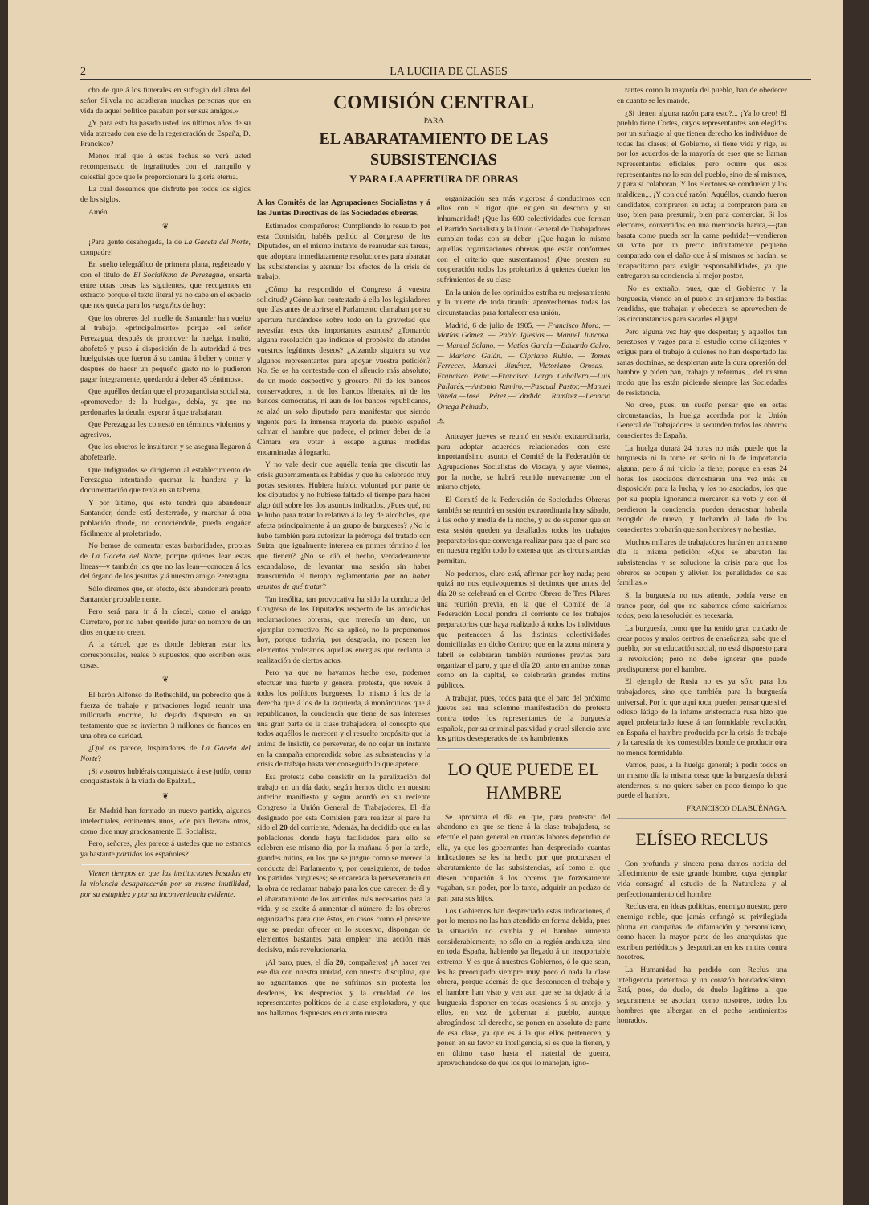2 LA LUCHA DE CLASES
cho de que á los funerales en sufragio del alma del señor Silvela no acudieran muchas personas que en vida de aquel político pasaban por ser sus amigos.»
¿Y para esto ha pasado usted los últimos años de su vida atareado con eso de la regeneración de España, D. Francisco?
Menos mal que á estas fechas se verá usted recompensado de ingratitudes con el tranquilo y celestial goce que le proporcionará la gloria eterna.
La cual deseamos que disfrute por todos los siglos de los siglos.
Amén.
❦
¡Para gente desahogada, la de La Gaceta del Norte, compadre!
En suelto telegráfico de primera plana, regleteado y con el título de El Socialismo de Perezagua, ensarta entre otras cosas las siguientes, que recogemos en extracto porque el texto literal ya no cabe en el espacio que nos queda para los rasguños de hoy:
Que los obreros del muelle de Santander han vuelto al trabajo, «principalmente» porque «el señor Perezagua, después de promover la huelga, insultó, abofeteó y puso á disposición de la autoridad á tres huelguistas que fueron á su cantina á beber y comer y después de hacer un pequeño gasto no lo pudieron pagar íntegramente, quedando á deber 45 céntimos».
Que aquéllos decían que el propagandista socialista, «promovedor de la huelga», debía, ya que no perdonarles la deuda, esperar á que trabajaran.
Que Perezagua les contestó en términos violentos y agresivos.
Que los obreros le insultaron y se asegura llegaron á abofetearle.
Que indignados se dirigieron al establecimiento de Perezagua intentando quemar la bandera y la documentación que tenía en su taberna.
Y por último, que éste tendrá que abandonar Santander, donde está desterrado, y marchar á otra población donde, no conociéndole, pueda engañar fácilmente al proletariado.
No hemos de comentar estas barbaridades, propias de La Gaceta del Norte, porque quienes lean estas líneas—y también los que no las lean—conocen á los del órgano de los jesuitas y á nuestro amigo Perezagua.
Sólo diremos que, en efecto, éste abandonará pronto Santander probablemente.
Pero será para ir á la cárcel, como el amigo Carretero, por no haber querido jurar en nombre de un dios en que no creen.
A la cárcel, que es donde debieran estar los corresponsales, reales ó supuestos, que escriben esas cosas.
❦
El barón Alfonso de Rothschild, un pobrecito que á fuerza de trabajo y privaciones logró reunir una millonada enorme, ha dejado dispuesto en su testamento que se inviertan 3 millones de francos en una obra de caridad.
¿Qué os parece, inspiradores de La Gaceta del Norte?
¡Si vosotros hubiérais conquistado á ese judío, como conquistásteis á la viuda de Epalza!...
❦
En Madrid han formado un nuevo partido, algunos intelectuales, eminentes unos, «de pan llevar» otros, como dice muy graciosamente El Socialista.
Pero, señores, ¿les parece á ustedes que no estamos ya bastante partidos los españoles?
Vienen tiempos en que las instituciones basadas en la violencia desaparecerán por su misma inutilidad, por su estupidez y por su inconveniencia evidente.
COMISIÓN CENTRAL
PARA
EL ABARATAMIENTO DE LAS SUBSISTENCIAS
Y PARA LA APERTURA DE OBRAS
A los Comités de las Agrupaciones Socialistas y á las Juntas Directivas de las Sociedades obreras.
Estimados compañeros: Cumpliendo lo resuelto por esta Comisión, habéis pedido al Congreso de los Diputados, en el mismo instante de reanudar sus tareas, que adoptara inmediatamente resoluciones para abaratar las subsistencias y atenuar los efectos de la crisis de trabajo.
¿Cómo ha respondido el Congreso á vuestra solicitud? ¿Cómo han contestado á ella los legisladores que días antes de abrirse el Parlamento clamaban por su apertura fundándose sobre todo en la gravedad que revestían esos dos importantes asuntos? ¿Tomando alguna resolución que indicase el propósito de atender vuestros legítimos deseos? ¿Alzando siquiera su voz algunos representantes para apoyar vuestra petición? No. Se os ha contestado con el silencio más absoluto; de un modo despectivo y grosero. Ni de los bancos conservadores, ni de los bancos liberales, ni de los bancos demócratas, ni aun de los bancos republicanos, se alzó un solo diputado para manifestar que siendo urgente para la inmensa mayoría del pueblo español calmar el hambre que padece, el primer deber de la Cámara era votar á escape algunas medidas encaminadas á lograrlo.
Y no vale decir que aquélla tenía que discutir las crisis gubernamentales habidas y que ha celebrado muy pocas sesiones. Hubiera habido voluntad por parte de los diputados y no hubiese faltado el tiempo para hacer algo útil sobre los dos asuntos indicados. ¿Pues qué, no le hubo para tratar lo relativo á la ley de alcoholes, que afecta principalmente á un grupo de burgueses? ¿No le hubo también para autorizar la prórroga del tratado con Suiza, que igualmente interesa en primer término á los que tienen? ¿No se dió el hecho, verdaderamente escandaloso, de levantar una sesión sin haber transcurrido el tiempo reglamentario por no haber asuntos de qué tratar?
Tan insólita, tan provocativa ha sido la conducta del Congreso de los Diputados respecto de las antedichas reclamaciones obreras, que merecía un duro, un ejemplar correctivo. No se aplicó, no le proponemos hoy, porque todavía, por desgracia, no poseen los elementos proletarios aquellas energías que reclama la realización de ciertos actos.
Pero ya que no hayamos hecho eso, podemos efectuar una fuerte y general protesta, que revele á todos los políticos burgueses, lo mismo á los de la derecha que á los de la izquierda, á monárquicos que á republicanos, la conciencia que tiene de sus intereses una gran parte de la clase trabajadora, el concepto que todos aquéllos le merecen y el resuelto propósito que la anima de insistir, de perseverar, de no cejar un instante en la campaña emprendida sobre las subsistencias y la crisis de trabajo hasta ver conseguido lo que apetece.
Esa protesta debe consistir en la paralización del trabajo en un día dado, según hemos dicho en nuestro anterior manifiesto y según acordó en su reciente Congreso la Unión General de Trabajadores. El día designado por esta Comisión para realizar el paro ha sido el 20 del corriente. Además, ha decidido que en las poblaciones donde haya facilidades para ello se celebren ese mismo día, por la mañana ó por la tarde, grandes mitins, en los que se juzgue como se merece la conducta del Parlamento y, por consiguiente, de todos los partidos burgueses; se encarezca la perseverancia en la obra de reclamar trabajo para los que carecen de él y el abaratamiento de los artículos más necesarios para la vida, y se excite á aumentar el número de los obreros organizados para que éstos, en casos como el presente que se puedan ofrecer en lo sucesivo, dispongan de elementos bastantes para emplear una acción más decisiva, más revolucionaria.
¡Al paro, pues, el día 20, compañeros! ¡A hacer ver ese día con nuestra unidad, con nuestra disciplina, que no aguantamos, que no sufrimos sin protesta los desdenes, los desprecios y la crueldad de los representantes políticos de la clase explotadora, y que nos hallamos dispuestos en cuanto nuestra
organización sea más vigorosa á conducirnos con ellos con el rigor que exigen su descoco y su inhumanidad! ¡Que las 600 colectividades que forman el Partido Socialista y la Unión General de Trabajadores cumplan todas con su deber! ¡Que hagan lo mismo aquellas organizaciones obreras que están conformes con el criterio que sustentamos! ¡Que presten su cooperación todos los proletarios á quienes duelen los sufrimientos de su clase!
En la unión de los oprimidos estriba su mejoramiento y la muerte de toda tiranía: aprovechemos todas las circunstancias para fortalecer esa unión.
Madrid, 6 de julio de 1905. — Francisco Mora. — Matías Gómez. — Pablo Iglesias.— Manuel Juncosa. — Manuel Solano. — Matías García.—Eduardo Calvo. — Mariano Galán. — Cipriano Rubio. — Tomás Ferreces.—Manuel Jiménez.—Victoriano Orosas.—Francisco Peña.—Francisco Largo Caballero.—Luis Pallarés.—Antonio Ramiro.—Pascual Pastor.—Manuel Varela.—José Pérez.—Cándido Ramírez.—Leoncio Ortega Peinado.
⁂
Anteayer jueves se reunió en sesión extraordinaria, para adoptar acuerdos relacionados con este importantísimo asunto, el Comité de la Federación de Agrupaciones Socialistas de Vizcaya, y ayer viernes, por la noche, se habrá reunido nuevamente con el mismo objeto.
El Comité de la Federación de Sociedades Obreras también se reunirá en sesión extraordinaria hoy sábado, á las ocho y media de la noche, y es de suponer que en esta sesión queden ya detallados todos los trabajos preparatorios que convenga realizar para que el paro sea en nuestra región todo lo extensa que las circunstancias permitan.
No podemos, claro está, afirmar por hoy nada; pero quizá no nos equivoquemos si decimos que antes del día 20 se celebrará en el Centro Obrero de Tres Pilares una reunión previa, en la que el Comité de la Federación Local pondrá al corriente de los trabajos preparatorios que haya realizado á todos los individuos que pertenecen á las distintas colectividades domiciliadas en dicho Centro; que en la zona minera y fabril se celebrarán también reuniones previas para organizar el paro, y que el día 20, tanto en ambas zonas como en la capital, se celebrarán grandes mitins públicos.
A trabajar, pues, todos para que el paro del próximo jueves sea una solemne manifestación de protesta contra todos los representantes de la burguesía española, por su criminal pasividad y cruel silencio ante los gritos desesperados de los hambrientos.
LO QUE PUEDE EL HAMBRE
Se aproxima el día en que, para protestar del abandono en que se tiene á la clase trabajadora, se efectúe el paro general en cuantas labores dependan de ella, ya que los gobernantes han despreciado cuantas indicaciones se les ha hecho por que procurasen el abaratamiento de las subsistencias, así como el que diesen ocupación á los obreros que forzosamente vagaban, sin poder, por lo tanto, adquirir un pedazo de pan para sus hijos.
Los Gobiernos han despreciado estas indicaciones, ó por lo menos no las han atendido en forma debida, pues la situación no cambia y el hambre aumenta considerablemente, no sólo en la región andaluza, sino en toda España, habiendo ya llegado á un insoportable extremo. Y es que á nuestros Gobiernos, ó lo que sean, les ha preocupado siempre muy poco ó nada la clase obrera, porque además de que desconocen el trabajo y el hambre han visto y ven aun que se ha dejado á la burguesía disponer en todas ocasiones á su antojo; y ellos, en vez de gobernar al pueblo, aunque abrogándose tal derecho, se ponen en absoluto de parte de esa clase, ya que es á la que ellos pertenecen, y ponen en su favor su inteligencia, si es que la tienen, y en último caso hasta el material de guerra, aprovechándose de que los que lo manejan, igno-
rantes como la mayoría del pueblo, han de obedecer en cuanto se les mande.
¿Si tienen alguna razón para esto?... ¡Ya lo creo! El pueblo tiene Cortes, cuyos representantes son elegidos por un sufragio al que tienen derecho los individuos de todas las clases; el Gobierno, si tiene vida y rige, es por los acuerdos de la mayoría de esos que se llaman representantes oficiales; pero ocurre que esos representantes no lo son del pueblo, sino de sí mismos, y para sí colaboran. Y los electores se conduelen y los maldicen... ¡Y con qué razón! Aquéllos, cuando fueron candidatos, compraron su acta; la compraron para su uso; bien para presumir, bien para comerciar. Si los electores, convertidos en una mercancía barata,—¡tan barata como pueda ser la carne podrida!—vendieron su voto por un precio infinitamente pequeño comparado con el daño que á sí mismos se hacían, se incapacitaron para exigir responsabilidades, ya que entregaron su conciencia al mejor postor.
¡No es extraño, pues, que el Gobierno y la burguesía, viendo en el pueblo un enjambre de bestias vendidas, que trabajan y obedecen, se aprovechen de las circunstancias para sacarles el jugo!
Pero alguna vez hay que despertar; y aquellos tan perezosos y vagos para el estudio como diligentes y exigus para el trabajo á quienes no han despertado las sanas doctrinas, se despiertan ante la dura opresión del hambre y piden pan, trabajo y reformas... del mismo modo que las están pidiendo siempre las Sociedades de resistencia.
No creo, pues, un sueño pensar que en estas circunstancias, la huelga acordada por la Unión General de Trabajadores la secunden todos los obreros conscientes de España.
La huelga durará 24 horas no más: puede que la burguesía ni la tome en serio ni la dé importancia alguna; pero á mi juicio la tiene; porque en esas 24 horas los asociados demostrarán una vez más su disposición para la lucha, y los no asociados, los que por su propia ignorancia mercaron su voto y con él perdieron la conciencia, pueden demostrar haberla recogido de nuevo, y luchando al lado de los conscientes probarán que son hombres y no bestias.
Muchos millares de trabajadores harán en un mismo día la misma petición: «Que se abaraten las subsistencias y se solucione la crisis para que los obreros se ocupen y alivien los penalidades de sus familias.»
Si la burguesía no nos atiende, podría verse en trance peor, del que no sabemos cómo saldríamos todos; pero la resolución es necesaria.
La burguesía, como que ha tenido gran cuidado de crear pocos y malos centros de enseñanza, sabe que el pueblo, por su educación social, no está dispuesto para la revolución; pero no debe ignorar que puede predisponerse por el hambre.
El ejemplo de Rusia no es ya sólo para los trabajadores, sino que también para la burguesía universal. Por lo que aquí toca, pueden pensar que si el odioso látigo de la infame aristocracia rusa hizo que aquel proletariado fuese á tan formidable revolución, en España el hambre producida por la crisis de trabajo y la carestía de los comestibles bonde de producir otra no menos formidable.
Vamos, pues, á la huelga general; á pedir todos en un mismo día la misma cosa; que la burguesía deberá atendernos, si no quiere saber en poco tiempo lo que puede el hambre.
FRANCISCO OLABUÉNAGA.
ELÍSEO RECLUS
Con profunda y sincera pena damos noticia del fallecimiento de este grande hombre, cuya ejemplar vida consagró al estudio de la Naturaleza y al perfeccionamiento del hombre.
Reclus era, en ideas políticas, enemigo nuestro, pero enemigo noble, que jamás enfangó su privilegiada pluma en campañas de difamación y personalismo, como hacen la mayor parte de los anarquistas que escriben periódicos y despotrican en los mitins contra nosotros.
La Humanidad ha perdido con Reclus una inteligencia portentosa y un corazón bondadosísimo. Está, pues, de duelo, de duelo legítimo al que seguramente se asocian, como nosotros, todos los hombres que albergan en el pecho sentimientos honrados.